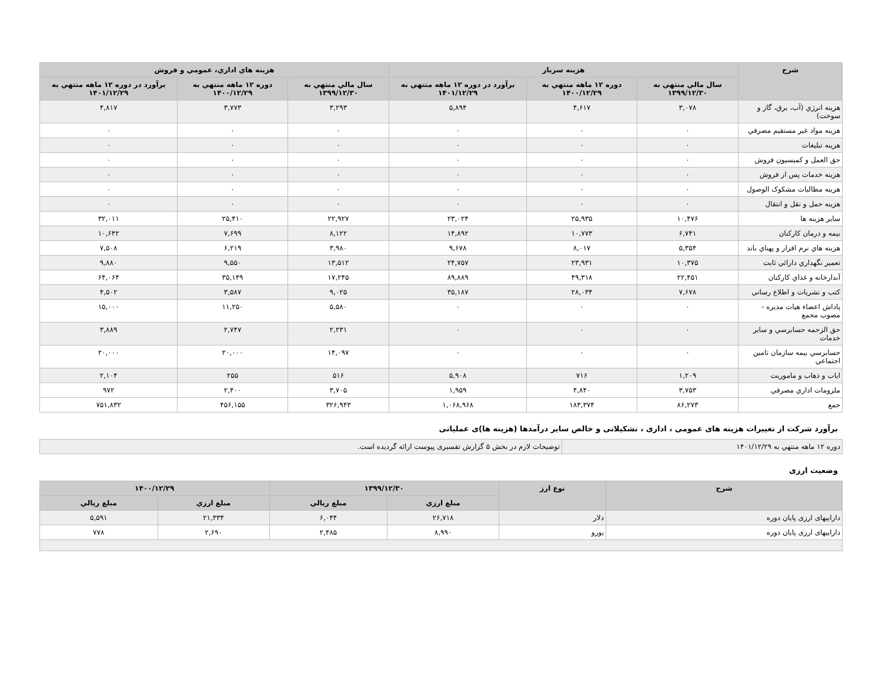| شرح | هزينه سربار | | | هزينه هاي اداري، عمومي و فروش | | |
| --- | --- | --- | --- | --- | --- | --- |
| | سال مالي منتهي به ۱۳۹۹/۱۲/۳۰ | دوره ۱۲ ماهه منتهي به ۱۴۰۰/۱۲/۲۹ | برآورد در دوره ۱۲ ماهه منتهي به ۱۴۰۱/۱۲/۲۹ | سال مالي منتهي به ۱۳۹۹/۱۲/۳۰ | دوره ۱۲ ماهه منتهي به ۱۴۰۰/۱۲/۲۹ | برآورد در دوره ۱۲ ماهه منتهي به ۱۴۰۱/۱۲/۲۹ |
| هزينه انرژي (آب، برق، گاز و سوخت) | ۳,۰۷۸ | ۴,۶۱۷ | ۵,۸۹۴ | ۳,۲۹۳ | ۳,۷۷۳ | ۴,۸۱۷ |
| هزينه مواد غير مستقيم مصرفي | ۰ | ۰ | ۰ | ۰ | ۰ | ۰ |
| هزينه تبليغات | ۰ | ۰ | ۰ | ۰ | ۰ | ۰ |
| حق العمل و كميسيون فروش | ۰ | ۰ | ۰ | ۰ | ۰ | ۰ |
| هزينه خدمات پس از فروش | ۰ | ۰ | ۰ | ۰ | ۰ | ۰ |
| هزينه مطالبات مشكوک الوصول | ۰ | ۰ | ۰ | ۰ | ۰ | ۰ |
| هزينه حمل و نقل و انتقال | ۰ | ۰ | ۰ | ۰ | ۰ | ۰ |
| ساير هزينه ها | ۱۰,۴۷۶ | ۲۵,۹۳۵ | ۲۳,۰۲۴ | ۲۲,۹۲۷ | ۲۵,۴۱۰ | ۳۲,۰۱۱ |
| بيمه و درمان كاركنان | ۶,۷۴۱ | ۱۰,۷۷۳ | ۱۴,۸۹۲ | ۸,۱۲۲ | ۷,۶۹۹ | ۱۰,۶۴۲ |
| هزينه هاي نرم افزار و پهناي باند | ۵,۳۵۴ | ۸,۰۱۷ | ۹,۶۷۸ | ۳,۹۸۰ | ۶,۲۱۹ | ۷,۵۰۸ |
| تعمير نگهداري دارائي ثابت | ۱۰,۳۷۵ | ۲۳,۹۳۱ | ۲۴,۷۵۷ | ۱۳,۵۱۲ | ۹,۵۵۰ | ۹,۸۸۰ |
| آبدارخانه و غذاي كاركنان | ۲۲,۴۵۱ | ۴۹,۳۱۸ | ۸۹,۸۸۹ | ۱۷,۲۴۵ | ۳۵,۱۴۹ | ۶۴,۰۶۴ |
| كتب و نشريات و اطلاع رساني | ۷,۶۷۸ | ۲۸,۰۳۴ | ۳۵,۱۸۷ | ۹,۰۲۵ | ۳,۵۸۷ | ۴,۵۰۲ |
| پاداش اعضاء هيات مديره - مصوب مجمع | ۰ | ۰ | ۰ | ۵,۵۸۰ | ۱۱,۲۵۰ | ۱۵,۰۰۰ |
| حق الزحمه حسابرسي و ساير خدمات | ۰ | ۰ | ۰ | ۲,۲۳۱ | ۲,۷۴۷ | ۳,۸۸۹ |
| حسابرسي بيمه سازمان تامين اجتماعي | ۰ | ۰ | ۰ | ۱۴,۰۹۷ | ۲۰,۰۰۰ | ۲۰,۰۰۰ |
| اياب و ذهاب و ماموريت | ۱,۲۰۹ | ۷۱۶ | ۵,۹۰۸ | ۵۱۶ | ۲۵۵ | ۲,۱۰۴ |
| ملزومات اداري مصرفي | ۳,۷۵۳ | ۴,۸۴۰ | ۱,۹۵۹ | ۳,۷۰۵ | ۲,۴۰۰ | ۹۷۲ |
| جمع | ۸۶,۲۷۳ | ۱۸۳,۳۷۴ | ۱,۰۶۸,۹۶۸ | ۳۲۶,۹۴۳ | ۴۵۶,۱۵۵ | ۷۵۱,۸۳۲ |
برآورد شرکت از تغییرات هزینه های عمومی ، اداری ، تشکیلاتی و خالص سایر درآمدها (هزینه ها)ی عملیاتی
| دوره ۱۲ ماهه منتهي به ۱۴۰۱/۱۲/۲۹ | توضیحات لازم در بخش ۵ گزارش تفسیری پیوست ارائه گردیده است. |
وضعیت ارزی
| شرح | نوع ارز | ۱۳۹۹/۱۲/۳۰ | | ۱۴۰۰/۱۲/۲۹ | |
| --- | --- | --- | --- | --- | --- |
| | | مبلغ ارزي | مبلغ ريالي | مبلغ ارزي | مبلغ ريالي |
| دارايیهای ارزی پایان دوره | دلار | ۲۶,۷۱۸ | ۶,۰۴۴ | ۲۱,۳۳۴ | ۵,۵۹۱ |
| دارايیهای ارزی پایان دوره | یورو | ۸,۹۹۰ | ۲,۴۸۵ | ۲,۶۹۰ | ۷۷۸ |